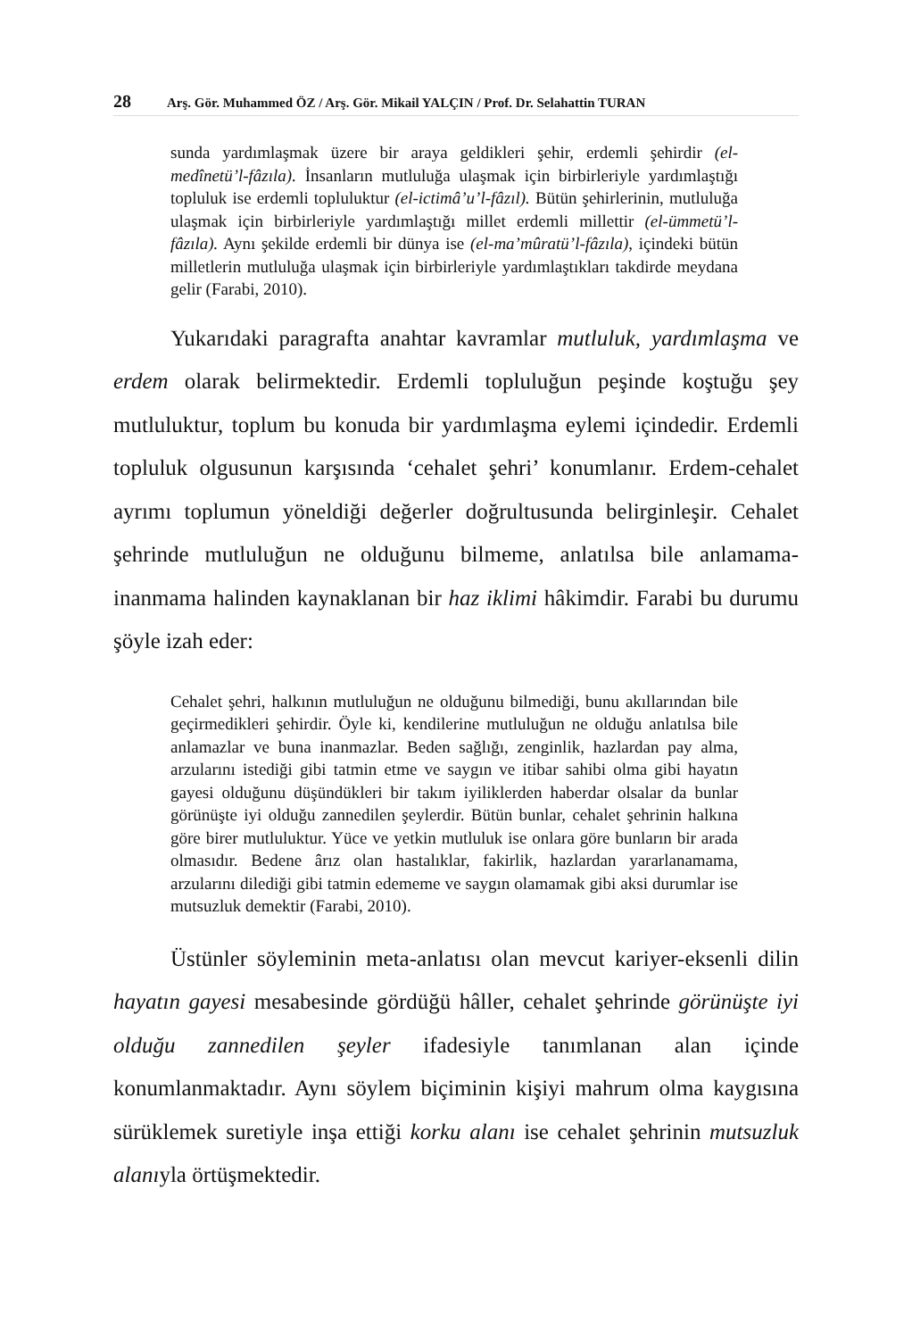28 Arş. Gör. Muhammed ÖZ / Arş. Gör. Mikail YALÇIN / Prof. Dr. Selahattin TURAN
sunda yardımlaşmak üzere bir araya geldikleri şehir, erdemli şehirdir (el-medînetü’l-fâzıla). İnsanların mutluluğa ulaşmak için birbirleriyle yardımlaştığı topluluk ise erdemli topluluktur (el-ictimâ’u’l-fâzıl). Bütün şehirlerinin, mutluluğa ulaşmak için birbirleriyle yardımlaştığı millet erdemli millettir (el-ümmetü’l-fâzıla). Aynı şekilde erdemli bir dünya ise (el-ma’mûratü’l-fâzıla), içindeki bütün milletlerin mutluluğa ulaşmak için birbirleriyle yardımlaştıkları takdirde meydana gelir (Farabi, 2010).
Yukarıdaki paragrafta anahtar kavramlar mutluluk, yardımlaşma ve erdem olarak belirmektedir. Erdemli topluluğun peşinde koştuğu şey mutluluktur, toplum bu konuda bir yardımlaşma eylemi içindedir. Erdemli topluluk olgusunun karşısında ‘cehalet şehri’ konumlanır. Erdem-cehalet ayrımı toplumun yöneldiği değerler doğrultusunda belirginleşir. Cehalet şehrinde mutluluğun ne olduğunu bilmeme, anlatılsa bile anlamama-inanmama halinden kaynaklanan bir haz iklimi hâkimdir. Farabi bu durumu şöyle izah eder:
Cehalet şehri, halkının mutluluğun ne olduğunu bilmediği, bunu akıllarından bile geçirmedikleri şehirdir. Öyle ki, kendilerine mutluluğun ne olduğu anlatılsa bile anlamazlar ve buna inanmazlar. Beden sağlığı, zenginlik, hazlardan pay alma, arzularını istediği gibi tatmin etme ve saygın ve itibar sahibi olma gibi hayatın gayesi olduğunu düşündükleri bir takım iyiliklerden haberdar olsalar da bunlar görünüşte iyi olduğu zannedilen şeylerdir. Bütün bunlar, cehalet şehrinin halkına göre birer mutluluktur. Yüce ve yetkin mutluluk ise onlara göre bunların bir arada olmasıdır. Bedene ârız olan hastalıklar, fakirlik, hazlardan yararlanamama, arzularını dilediği gibi tatmin edememe ve saygın olamamak gibi aksi durumlar ise mutsuzluk demektir (Farabi, 2010).
Üstünler söyleminin meta-anlatısı olan mevcut kariyer-eksenli dilin hayatın gayesi mesabesinde gördüğü hâller, cehalet şehrinde görünüşte iyi olduğu zannedilen şeyler ifadesiyle tanımlanan alan içinde konumlanmaktadır. Aynı söylem biçiminin kişiyi mahrum olma kaygısına sürüklemek suretiyle inşa ettiği korku alanı ise cehalet şehrinin mutsuzluk alanıyla örtüşmektedir.